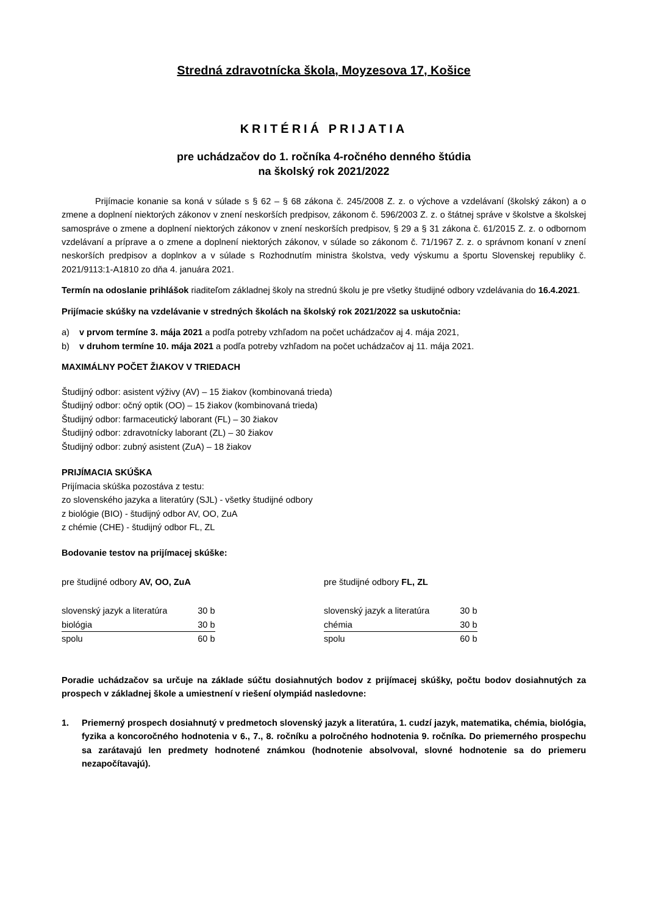Stredná zdravotnícka škola, Moyzesova 17, Košice
KRITÉRIÁ PRIJATIA
pre uchádzačov do 1. ročníka 4-ročného denného štúdia
na školský rok 2021/2022
Prijímacie konanie sa koná v súlade s § 62 – § 68 zákona č. 245/2008 Z. z. o výchove a vzdelávaní (školský zákon) a o zmene a doplnení niektorých zákonov v znení neskorších predpisov, zákonom č. 596/2003 Z. z. o štátnej správe v školstve a školskej samospráve o zmene a doplnení niektorých zákonov v znení neskorších predpisov, § 29 a § 31 zákona č. 61/2015 Z. z. o odbornom vzdelávaní a príprave a o zmene a doplnení niektorých zákonov, v súlade so zákonom č. 71/1967 Z. z. o správnom konaní v znení neskorších predpisov a doplnkov a v súlade s Rozhodnutím ministra školstva, vedy výskumu a športu Slovenskej republiky č. 2021/9113:1-A1810 zo dňa 4. januára 2021.
Termín na odoslanie prihlášok riaditeľom základnej školy na strednú školu je pre všetky študijné odbory vzdelávania do 16.4.2021.
Prijímacie skúšky na vzdelávanie v stredných školách na školský rok 2021/2022 sa uskutočnia:
a) v prvom termíne 3. mája 2021 a podľa potreby vzhľadom na počet uchádzačov aj 4. mája 2021,
b) v druhom termíne 10. mája 2021 a podľa potreby vzhľadom na počet uchádzačov aj 11. mája 2021.
MAXIMÁLNY POČET ŽIAKOV V TRIEDACH
Študijný odbor: asistent výživy (AV) – 15 žiakov (kombinovaná trieda)
Študijný odbor: očný optik (OO) – 15 žiakov (kombinovaná trieda)
Študijný odbor: farmaceutický laborant (FL) – 30 žiakov
Študijný odbor: zdravotnícky laborant (ZL) – 30 žiakov
Študijný odbor: zubný asistent (ZuA) – 18 žiakov
PRIJÍMACIA SKÚŠKA
Prijímacia skúška pozostáva z testu:
zo slovenského jazyka a literatúry (SJL) - všetky študijné odbory
z biológie (BIO) - študijný odbor AV, OO, ZuA
z chémie (CHE) - študijný odbor FL, ZL
Bodovanie testov na prijímacej skúške:
pre študijné odbory AV, OO, ZuA
| slovenský jazyk a literatúra | 30 b |
| biológia | 30 b |
| spolu | 60 b |
pre študijné odbory FL, ZL
| slovenský jazyk a literatúra | 30 b |
| chémia | 30 b |
| spolu | 60 b |
Poradie uchádzačov sa určuje na základe súčtu dosiahnutých bodov z prijímacej skúšky, počtu bodov dosiahnutých za prospech v základnej škole a umiestnení v riešení olympiád nasledovne:
1. Priemerný prospech dosiahnutý v predmetoch slovenský jazyk a literatúra, 1. cudzí jazyk, matematika, chémia, biológia, fyzika a koncoročného hodnotenia v 6., 7., 8. ročníku a polročného hodnotenia 9. ročníka. Do priemerného prospechu sa zarátavajú len predmety hodnotené známkou (hodnotenie absolvoval, slovné hodnotenie sa do priemeru nezapočítavajú).